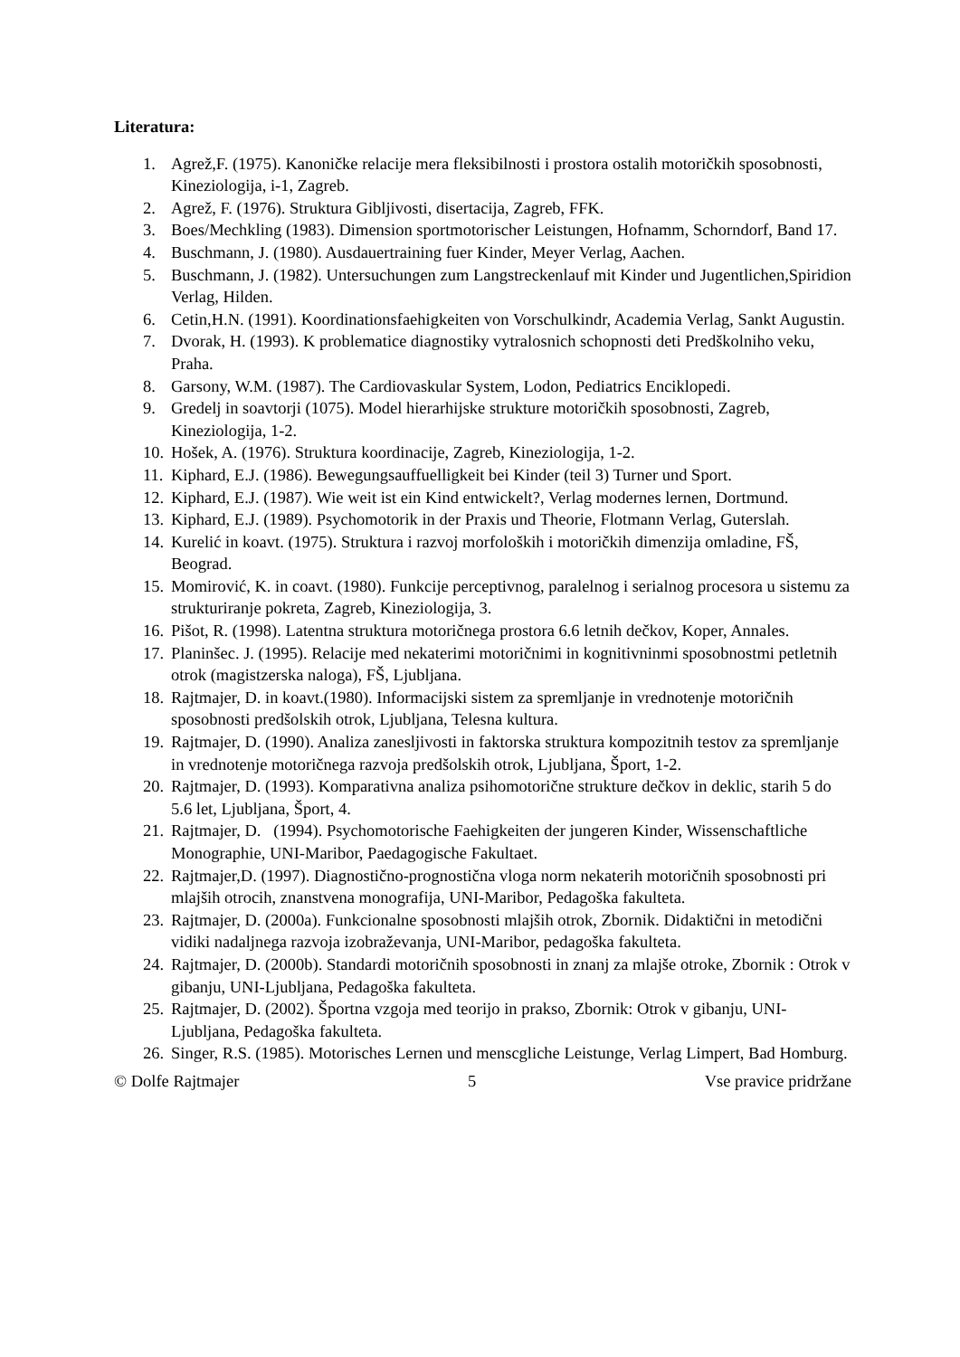Literatura:
1. Agrež,F. (1975). Kanoničke relacije mera fleksibilnosti i prostora ostalih motoričkih sposobnosti, Kineziologija, i-1, Zagreb.
2. Agrež, F. (1976). Struktura Gibljivosti, disertacija, Zagreb, FFK.
3. Boes/Mechkling (1983). Dimension sportmotorischer Leistungen, Hofnamm, Schorndorf, Band 17.
4. Buschmann, J. (1980). Ausdauertraining fuer Kinder, Meyer Verlag, Aachen.
5. Buschmann, J. (1982). Untersuchungen zum Langstreckenlauf mit Kinder und Jugentlichen,Spiridion Verlag, Hilden.
6. Cetin,H.N. (1991). Koordinationsfaehigkeiten von Vorschulkindr, Academia Verlag, Sankt Augustin.
7. Dvorak, H. (1993). K problematice diagnostiky vytralosnich schopnosti deti Predškolniho veku, Praha.
8. Garsony, W.M. (1987). The Cardiovaskular System, Lodon, Pediatrics Enciklopedi.
9. Gredelj in soavtorji (1075). Model hierarhijske strukture motoričkih sposobnosti, Zagreb, Kineziologija, 1-2.
10. Hošek, A. (1976). Struktura koordinacije, Zagreb, Kineziologija, 1-2.
11. Kiphard, E.J. (1986). Bewegungsauffuelligkeit bei Kinder (teil 3) Turner und Sport.
12. Kiphard, E.J. (1987). Wie weit ist ein Kind entwickelt?, Verlag modernes lernen, Dortmund.
13. Kiphard, E.J. (1989). Psychomotorik in der Praxis und Theorie, Flotmann Verlag, Guterslah.
14. Kurelić in koavt. (1975). Struktura i razvoj morfoloških i motoričkih dimenzija omladine, FŠ, Beograd.
15. Momirović, K. in coavt. (1980). Funkcije perceptivnog, paralelnog i serialnog procesora u sistemu za strukturiranje pokreta, Zagreb, Kineziologija, 3.
16. Pišot, R. (1998). Latentna struktura motoričnega prostora 6.6 letnih dečkov, Koper, Annales.
17. Planinšec. J. (1995). Relacije med nekaterimi motoričnimi in kognitivninmi sposobnostmi petletnih otrok (magistzerska naloga), FŠ, Ljubljana.
18. Rajtmajer, D. in koavt.(1980). Informacijski sistem za spremljanje in vrednotenje motoričnih sposobnosti predšolskih otrok, Ljubljana, Telesna kultura.
19. Rajtmajer, D. (1990). Analiza zanesljivosti in faktorska struktura kompozitnih testov za spremljanje in vrednotenje motoričnega razvoja predšolskih otrok, Ljubljana, Šport, 1-2.
20. Rajtmajer, D. (1993). Komparativna analiza psihomotorične strukture dečkov in deklic, starih 5 do 5.6 let, Ljubljana, Šport, 4.
21. Rajtmajer, D. (1994). Psychomotorische Faehigkeiten der jungeren Kinder, Wissenschaftliche Monographie, UNI-Maribor, Paedagogische Fakultaet.
22. Rajtmajer,D. (1997). Diagnostično-prognostična vloga norm nekaterih motoričnih sposobnosti pri mlajših otrocih, znanstvena monografija, UNI-Maribor, Pedagoška fakulteta.
23. Rajtmajer, D. (2000a). Funkcionalne sposobnosti mlajših otrok, Zbornik. Didaktični in metodični vidiki nadaljnega razvoja izobraževanja, UNI-Maribor, pedagoška fakulteta.
24. Rajtmajer, D. (2000b). Standardi motoričnih sposobnosti in znanj za mlajše otroke, Zbornik : Otrok v gibanju, UNI-Ljubljana, Pedagoška fakulteta.
25. Rajtmajer, D. (2002). Športna vzgoja med teorijo in prakso, Zbornik: Otrok v gibanju, UNI-Ljubljana, Pedagoška fakulteta.
26. Singer, R.S. (1985). Motorisches Lernen und menscgliche Leistunge, Verlag Limpert, Bad Homburg.
© Dolfe Rajtmajer 5 Vse pravice pridržane